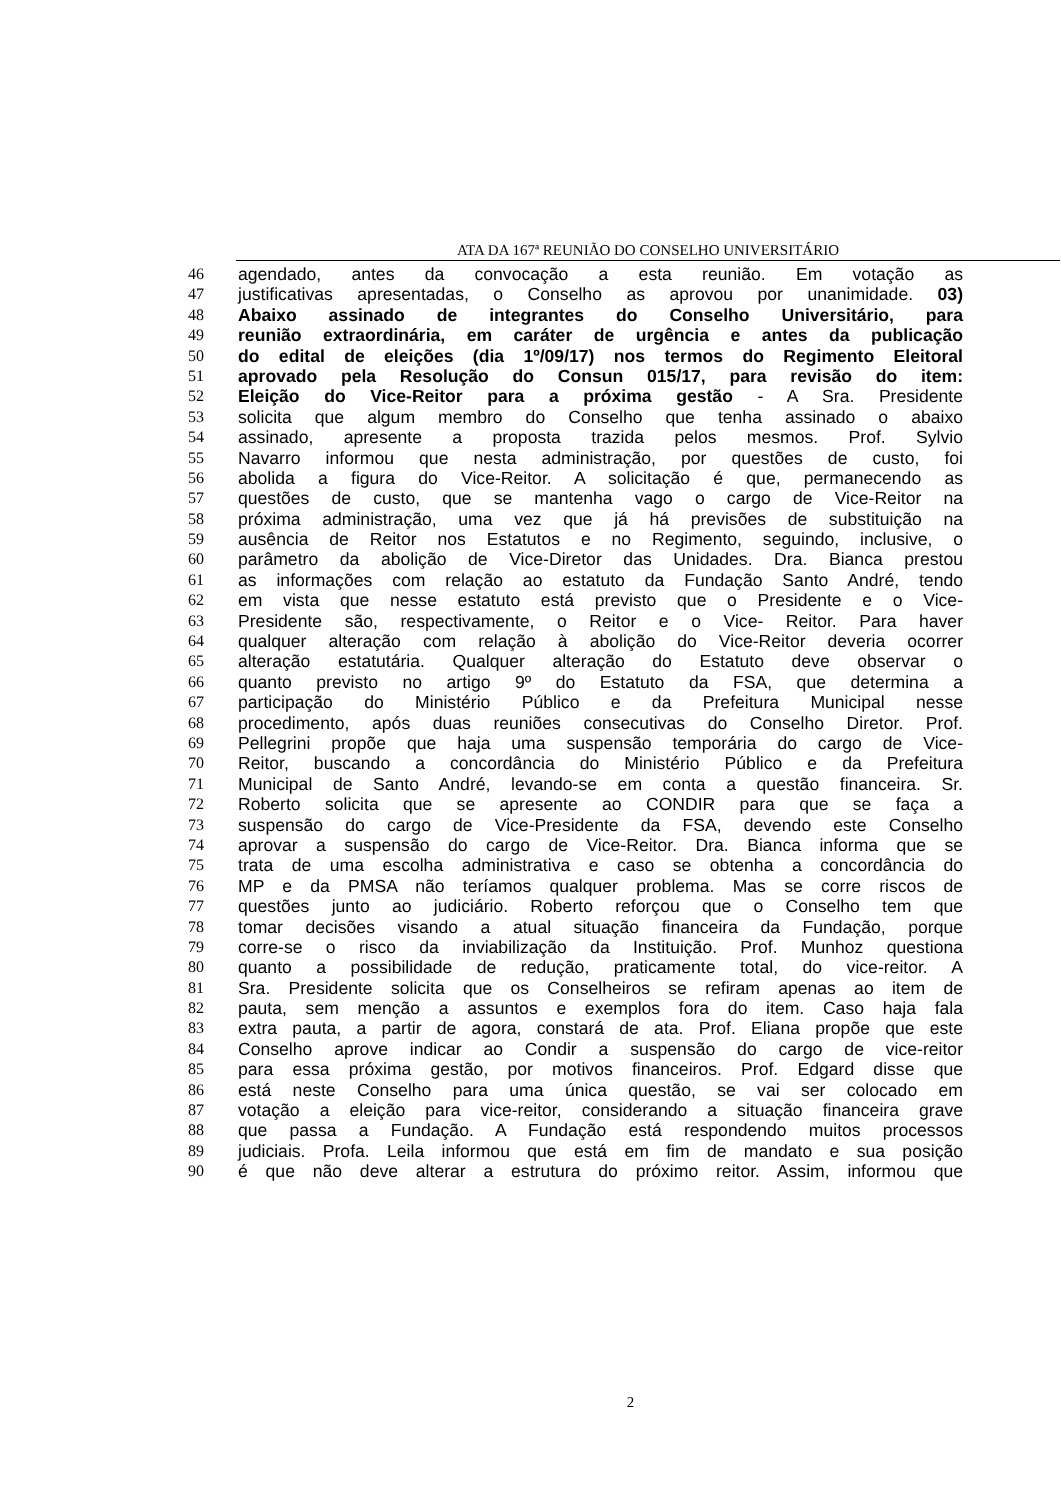ATA DA 167ª REUNIÃO DO CONSELHO UNIVERSITÁRIO
46 agendado, antes da convocação a esta reunião. Em votação as
47 justificativas apresentadas, o Conselho as aprovou por unanimidade. 03)
48 Abaixo assinado de integrantes do Conselho Universitário, para
49 reunião extraordinária, em caráter de urgência e antes da publicação
50 do edital de eleições (dia 1º/09/17) nos termos do Regimento Eleitoral
51 aprovado pela Resolução do Consun 015/17, para revisão do item:
52 Eleição do Vice-Reitor para a próxima gestão - A Sra. Presidente
53 solicita que algum membro do Conselho que tenha assinado o abaixo
54 assinado, apresente a proposta trazida pelos mesmos. Prof. Sylvio
55 Navarro informou que nesta administração, por questões de custo, foi
56 abolida a figura do Vice-Reitor. A solicitação é que, permanecendo as
57 questões de custo, que se mantenha vago o cargo de Vice-Reitor na
58 próxima administração, uma vez que já há previsões de substituição na
59 ausência de Reitor nos Estatutos e no Regimento, seguindo, inclusive, o
60 parâmetro da abolição de Vice-Diretor das Unidades. Dra. Bianca prestou
61 as informações com relação ao estatuto da Fundação Santo André, tendo
62 em vista que nesse estatuto está previsto que o Presidente e o Vice-
63 Presidente são, respectivamente, o Reitor e o Vice- Reitor. Para haver
64 qualquer alteração com relação à abolição do Vice-Reitor deveria ocorrer
65 alteração estatutária. Qualquer alteração do Estatuto deve observar o
66 quanto previsto no artigo 9º do Estatuto da FSA, que determina a
67 participação do Ministério Público e da Prefeitura Municipal nesse
68 procedimento, após duas reuniões consecutivas do Conselho Diretor. Prof.
69 Pellegrini propõe que haja uma suspensão temporária do cargo de Vice-
70 Reitor, buscando a concordância do Ministério Público e da Prefeitura
71 Municipal de Santo André, levando-se em conta a questão financeira. Sr.
72 Roberto solicita que se apresente ao CONDIR para que se faça a
73 suspensão do cargo de Vice-Presidente da FSA, devendo este Conselho
74 aprovar a suspensão do cargo de Vice-Reitor. Dra. Bianca informa que se
75 trata de uma escolha administrativa e caso se obtenha a concordância do
76 MP e da PMSA não teríamos qualquer problema. Mas se corre riscos de
77 questões junto ao judiciário. Roberto reforçou que o Conselho tem que
78 tomar decisões visando a atual situação financeira da Fundação, porque
79 corre-se o risco da inviabilização da Instituição. Prof. Munhoz questiona
80 quanto a possibilidade de redução, praticamente total, do vice-reitor. A
81 Sra. Presidente solicita que os Conselheiros se refiram apenas ao item de
82 pauta, sem menção a assuntos e exemplos fora do item. Caso haja fala
83 extra pauta, a partir de agora, constará de ata. Prof. Eliana propõe que este
84 Conselho aprove indicar ao Condir a suspensão do cargo de vice-reitor
85 para essa próxima gestão, por motivos financeiros. Prof. Edgard disse que
86 está neste Conselho para uma única questão, se vai ser colocado em
87 votação a eleição para vice-reitor, considerando a situação financeira grave
88 que passa a Fundação. A Fundação está respondendo muitos processos
89 judiciais. Profa. Leila informou que está em fim de mandato e sua posição
90 é que não deve alterar a estrutura do próximo reitor. Assim, informou que
2